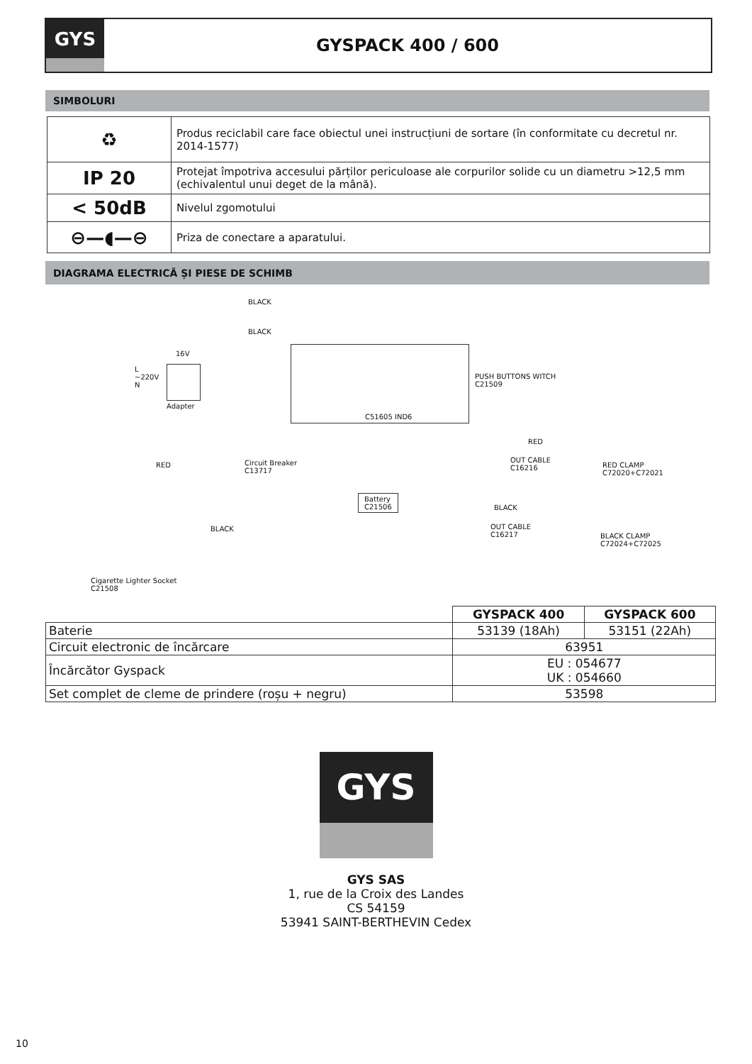GYS
GYSPACK 400 / 600
SIMBOLURI
| ♻ | Produs reciclabil care face obiectul unei instrucțiuni de sortare (în conformitate cu decretul nr. 2014-1577) |
| IP 20 | Protejat împotriva accesului părților periculoase ale corpurilor solide cu un diametru >12,5 mm (echivalentul unui deget de la mână). |
| < 50dB | Nivelul zgomotului |
| ⊖—◖—⊖ | Priza de conectare a aparatului. |
DIAGRAMA ELECTRICĂ ȘI PIESE DE SCHIMB
BLACK
BLACK
16V
L
~220V
N
Adapter
PUSH BUTTONS WITCH
C21509
C51605 IND6
RED Circuit Breaker
C13717
RED
OUT CABLE
C16216 RED CLAMP
C72020+C72021
Battery
C21506
BLACK
BLACK
OUT CABLE
C16217 BLACK CLAMP
C72024+C72025
Cigarette Lighter Socket
C21508
| | GYSPACK 400 | GYSPACK 600 |
| Baterie | 53139 (18Ah) | 53151 (22Ah) |
| Circuit electronic de încărcare | 63951 | |
| Încărcător Gyspack | EU : 054677 UK : 054660 | |
| Set complet de cleme de prindere (roșu + negru) | 53598 | |
GYS
GYS SAS
1, rue de la Croix des Landes
CS 54159
53941 SAINT-BERTHEVIN Cedex
10